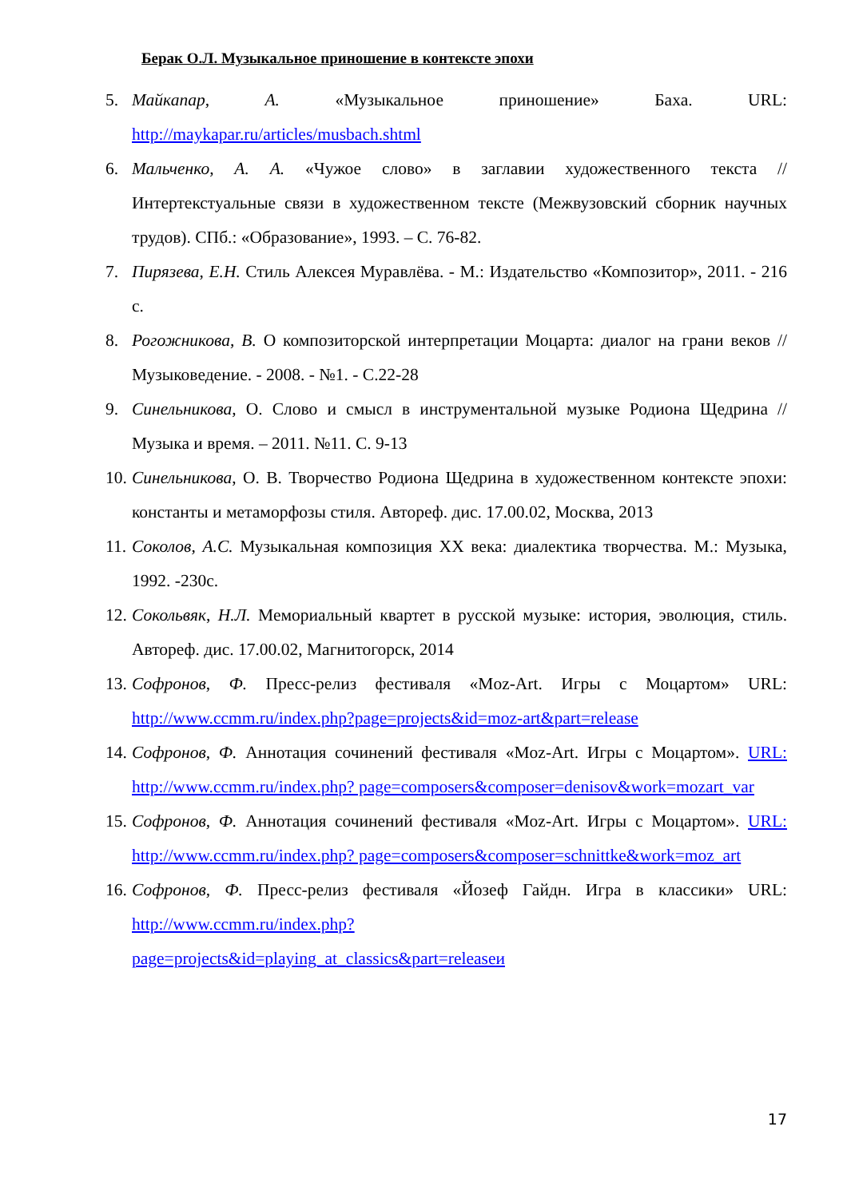Берак О.Л. Музыкальное приношение в контексте эпохи
5. Майкапар, А. «Музыкальное приношение» Баха. URL: http://maykapar.ru/articles/musbach.shtml
6. Мальченко, А. А. «Чужое слово» в заглавии художественного текста // Интертекстуальные связи в художественном тексте (Межвузовский сборник научных трудов). СПб.: «Образование», 1993. – С. 76-82.
7. Пирязева, Е.Н. Стиль Алексея Муравлёва. - М.: Издательство «Композитор», 2011. - 216 с.
8. Рогожникова, В. О композиторской интерпретации Моцарта: диалог на грани веков // Музыковедение. - 2008. - №1. - С.22-28
9. Синельникова, О. Слово и смысл в инструментальной музыке Родиона Щедрина // Музыка и время. – 2011. №11. С. 9-13
10. Синельникова, О. В. Творчество Родиона Щедрина в художественном контексте эпохи: константы и метаморфозы стиля. Автореф. дис. 17.00.02, Москва, 2013
11. Соколов, А.С. Музыкальная композиция XX века: диалектика творчества. М.: Музыка, 1992. -230с.
12. Сокольвяк, Н.Л. Мемориальный квартет в русской музыке: история, эволюция, стиль. Автореф. дис. 17.00.02, Магнитогорск, 2014
13. Софронов, Ф. Пресс-релиз фестиваля «Moz-Art. Игры с Моцартом» URL: http://www.ccmm.ru/index.php?page=projects&id=moz-art&part=release
14. Софронов, Ф. Аннотация сочинений фестиваля «Moz-Art. Игры с Моцартом». URL: http://www.ccmm.ru/index.php? page=composers&composer=denisov&work=mozart_var
15. Софронов, Ф. Аннотация сочинений фестиваля «Moz-Art. Игры с Моцартом». URL: http://www.ccmm.ru/index.php? page=composers&composer=schnittke&work=moz_art
16. Софронов, Ф. Пресс-релиз фестиваля «Йозеф Гайдн. Игра в классики» URL: http://www.ccmm.ru/index.php?
page=projects&id=playing_at_classics&part=releaseи
17